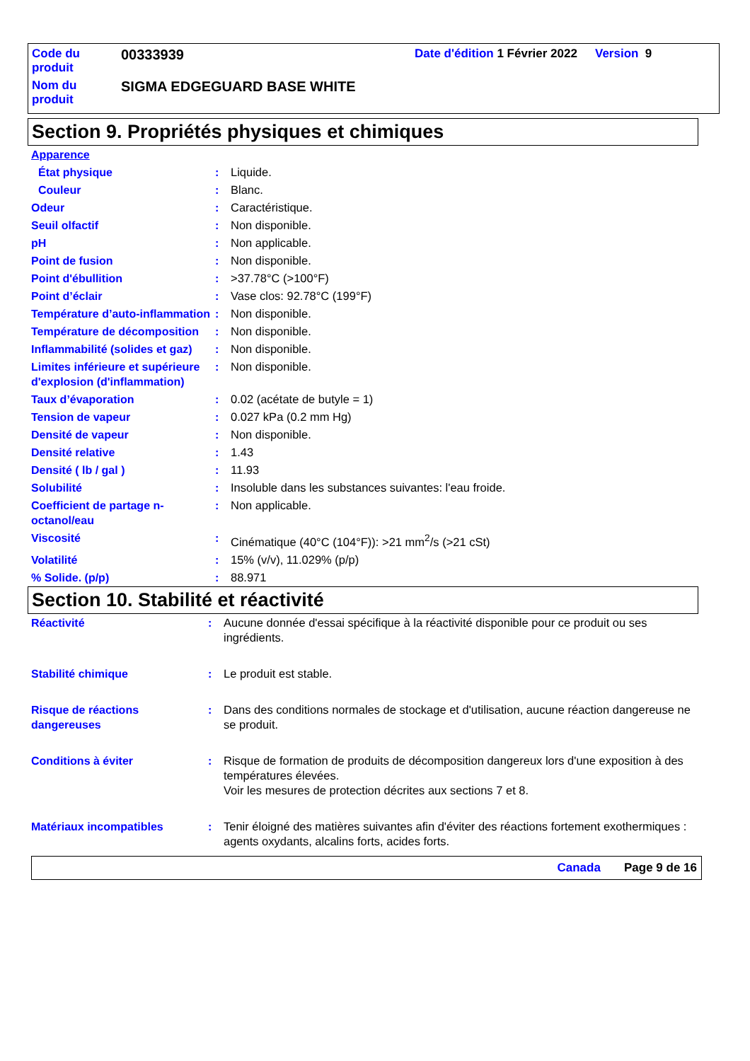| Code du produit | 00333939 | Date d'édition 1 Février 2022 | Version 9 |
| Nom du produit | SIGMA EDGEGUARD BASE WHITE | | |
Section 9. Propriétés physiques et chimiques
| Apparence | | |
| État physique | : | Liquide. |
| Couleur | : | Blanc. |
| Odeur | : | Caractéristique. |
| Seuil olfactif | : | Non disponible. |
| pH | : | Non applicable. |
| Point de fusion | : | Non disponible. |
| Point d'ébullition | : | >37.78°C (>100°F) |
| Point d’éclair | : | Vase clos: 92.78°C (199°F) |
| Température d’auto-inflammation | : | Non disponible. |
| Température de décomposition | : | Non disponible. |
| Inflammabilité (solides et gaz) | : | Non disponible. |
| Limites inférieure et supérieure d'explosion (d'inflammation) | : | Non disponible. |
| Taux d’évaporation | : | 0.02 (acétate de butyle = 1) |
| Tension de vapeur | : | 0.027 kPa (0.2 mm Hg) |
| Densité de vapeur | : | Non disponible. |
| Densité relative | : | 1.43 |
| Densité ( lb / gal ) | : | 11.93 |
| Solubilité | : | Insoluble dans les substances suivantes: l'eau froide. |
| Coefficient de partage n-octanol/eau | : | Non applicable. |
| Viscosité | : | Cinématique (40°C (104°F)): >21 mm<sup>2</sup>/s (>21 cSt) |
| Volatilité | : | 15% (v/v), 11.029% (p/p) |
| % Solide. (p/p) | : | 88.971 |
Section 10. Stabilité et réactivité
| Réactivité | : | Aucune donnée d'essai spécifique à la réactivité disponible pour ce produit ou ses ingrédients. |
| Stabilité chimique | : | Le produit est stable. |
| Risque de réactions dangereuses | : | Dans des conditions normales de stockage et d'utilisation, aucune réaction dangereuse ne se produit. |
| Conditions à éviter | : | Risque de formation de produits de décomposition dangereux lors d'une exposition à des températures élevées. Voir les mesures de protection décrites aux sections 7 et 8. |
| Matériaux incompatibles | : | Tenir éloigné des matières suivantes afin d'éviter des réactions fortement exothermiques : agents oxydants, alcalins forts, acides forts. |
Canada Page 9 de 16